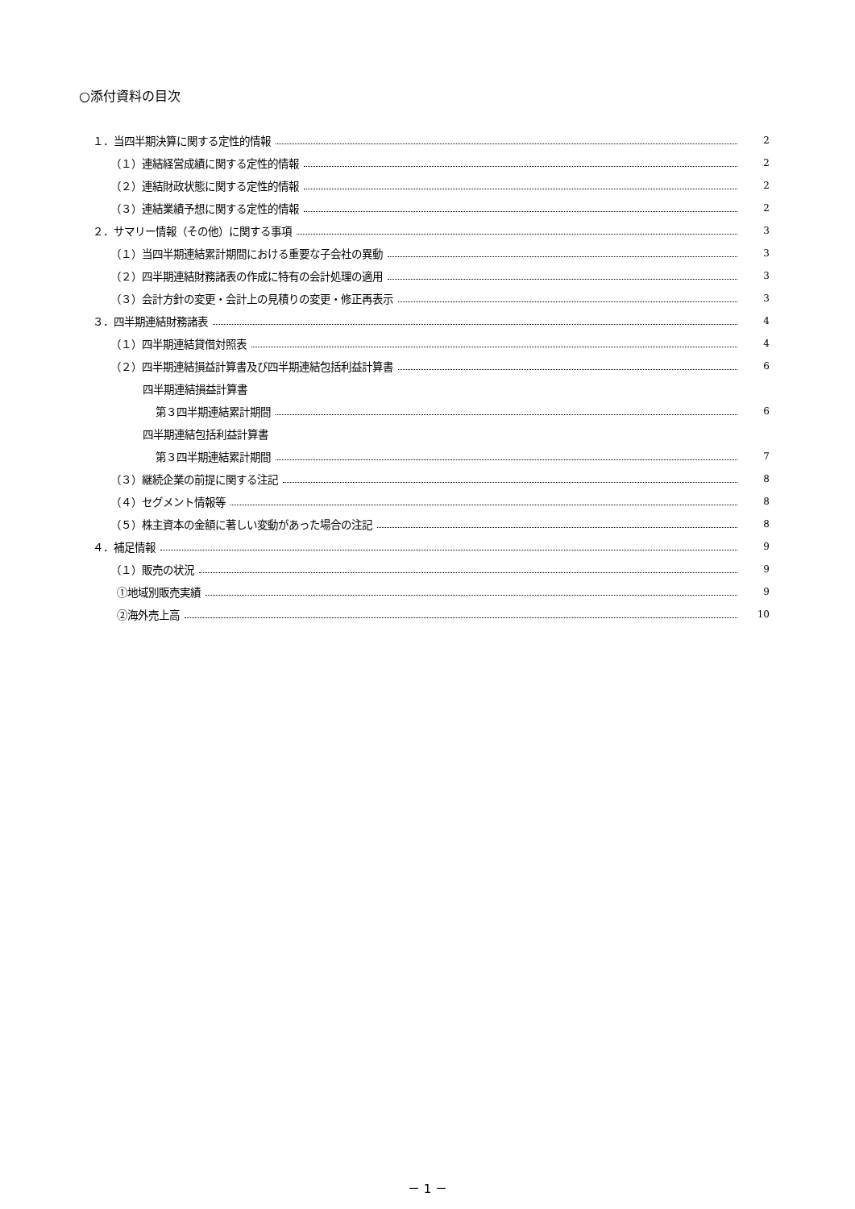○添付資料の目次
１．当四半期決算に関する定性的情報 2
（１）連結経営成績に関する定性的情報 2
（２）連結財政状態に関する定性的情報 2
（３）連結業績予想に関する定性的情報 2
２．サマリー情報（その他）に関する事項 3
（１）当四半期連結累計期間における重要な子会社の異動 3
（２）四半期連結財務諸表の作成に特有の会計処理の適用 3
（３）会計方針の変更・会計上の見積りの変更・修正再表示 3
３．四半期連結財務諸表 4
（１）四半期連結貸借対照表 4
（２）四半期連結損益計算書及び四半期連結包括利益計算書 6
四半期連結損益計算書
第３四半期連結累計期間 6
四半期連結包括利益計算書
第３四半期連結累計期間 7
（３）継続企業の前提に関する注記 8
（４）セグメント情報等 8
（５）株主資本の金額に著しい変動があった場合の注記 8
４．補足情報 9
（１）販売の状況 9
①地域別販売実績 9
②海外売上高 10
－ 1 －